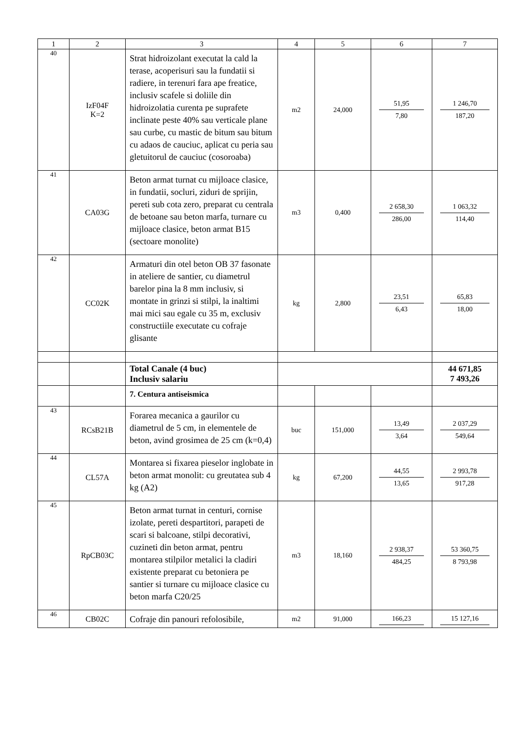| 1 | 2 | 3 | 4 | 5 | 6 | 7 |
| --- | --- | --- | --- | --- | --- | --- |
| 40 | IzF04F K=2 | Strat hidroizolant executat la cald la terase, acoperisuri sau la fundatii si radiere, in terenuri fara ape freatice, inclusiv scafele si doliile din hidroizolatia curenta pe suprafete inclinate peste 40% sau verticale plane sau curbe, cu mastic de bitum sau bitum cu adaos de cauciuc, aplicat cu peria sau gletuitorul de cauciuc (cosoroaba) | m2 | 24,000 | 51,95 7,80 | 1 246,70 187,20 |
| 41 | CA03G | Beton armat turnat cu mijloace clasice, in fundatii, socluri, ziduri de sprijin, pereti sub cota zero, preparat cu centrala de betoane sau beton marfa, turnare cu mijloace clasice, beton armat B15 (sectoare monolite) | m3 | 0,400 | 2 658,30 286,00 | 1 063,32 114,40 |
| 42 | CC02K | Armaturi din otel beton OB 37 fasonate in ateliere de santier, cu diametrul barelor pina la 8 mm inclusiv, si montate in grinzi si stilpi, la inaltimi mai mici sau egale cu 35 m, exclusiv constructiile executate cu cofraje glisante | kg | 2,800 | 23,51 6,43 | 65,83 18,00 |
| | | Total Canale (4 buc) Inclusiv salariu | | | | 44 671,85 7 493,26 |
| | | 7. Centura antiseismica | | | | |
| 43 | RCsB21B | Forarea mecanica a gaurilor cu diametrul de 5 cm, in elementele de beton, avind grosimea de 25 cm (k=0,4) | buc | 151,000 | 13,49 3,64 | 2 037,29 549,64 |
| 44 | CL57A | Montarea si fixarea pieselor inglobate in beton armat monolit: cu greutatea sub 4 kg (A2) | kg | 67,200 | 44,55 13,65 | 2 993,78 917,28 |
| 45 | RpCB03C | Beton armat turnat in centuri, cornise izolate, pereti despartitori, parapeti de scari si balcoane, stilpi decorativi, cuzineti din beton armat, pentru montarea stilpilor metalici la cladiri existente preparat cu betoniera pe santier si turnare cu mijloace clasice cu beton marfa C20/25 | m3 | 18,160 | 2 938,37 484,25 | 53 360,75 8 793,98 |
| 46 | CB02C | Cofraje din panouri refolosibile, | m2 | 91,000 | 166,23 | 15 127,16 |